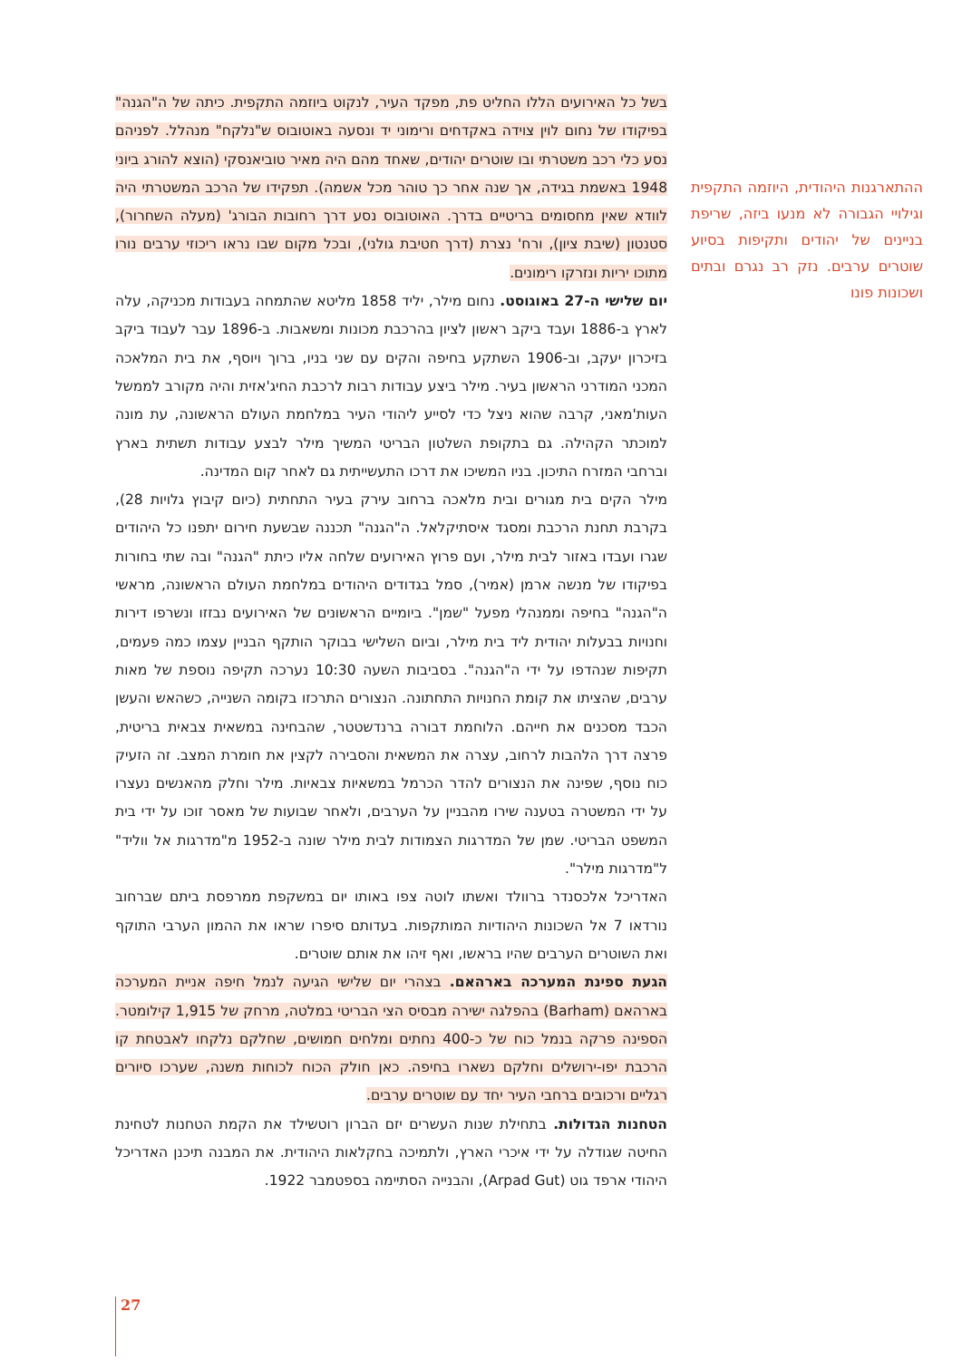בשל כל האירועים הללו החליט פת, מפקד העיר, לנקוט ביוזמה התקפית. כיתה של ה"הגנה" בפיקודו של נחום לוין צוידה באקדחים ורימוני יד ונסעה באוטובוס ש"נלקח" מנהלל. לפניהם נסע כלי רכב משטרתי ובו שוטרים יהודים, שאחד מהם היה מאיר טוביאנסקי (הוצא להורג ביוני 1948 באשמת בגידה, אך שנה אחר כך טוהר מכל אשמה). תפקידו של הרכב המשטרתי היה לוודא שאין מחסומים בריטיים בדרך. האוטובוס נסע דרך רחובות הבורג' (מעלה השחרור), סטנטון (שיבת ציון), ורח' נצרת (דרך חטיבת גולני), ובכל מקום שבו נראו ריכוזי ערבים נורו מתוכו יריות ונזרקו רימונים.
יום שלישי ה-27 באוגוסט. נחום מילר, יליד 1858 מליטא שהתמחה בעבודות מכניקה, עלה לארץ ב-1886 ועבד ביקב ראשון לציון בהרכבת מכונות ומשאבות. ב-1896 עבר לעבוד ביקב בזיכרון יעקב, וב-1906 השתקע בחיפה והקים עם שני בניו, ברוך ויוסף, את בית המלאכה המכני המודרני הראשון בעיר. מילר ביצע עבודות רבות לרכבת החיג'אזית והיה מקורב לממשל העות'מאני, קרבה שהוא ניצל כדי לסייע ליהודי העיר במלחמת העולם הראשונה, עת מונה למוכתר הקהילה. גם בתקופת השלטון הבריטי המשיך מילר לבצע עבודות תשתית בארץ וברחבי המזרח התיכון. בניו המשיכו את דרכו התעשייתית גם לאחר קום המדינה.
מילר הקים בית מגורים ובית מלאכה ברחוב עירק בעיר התחתית (כיום קיבוץ גלויות 28), בקרבת תחנת הרכבת ומסגד איסתיקלאל. ה"הגנה" תכננה שבשעת חירום יתפנו כל היהודים שגרו ועבדו באזור לבית מילר, ועם פרוץ האירועים שלחה אליו כיתת "הגנה" ובה שתי בחורות בפיקודו של מנשה ארמן (אמיר), סמל בגדודים היהודים במלחמת העולם הראשונה, מראשי ה"הגנה" בחיפה וממנהלי מפעל "שמן". ביומיים הראשונים של האירועים נבזזו ונשרפו דירות וחנויות בבעלות יהודית ליד בית מילר, וביום השלישי בבוקר הותקף הבניין עצמו כמה פעמים, תקיפות שנהדפו על ידי ה"הגנה". בסביבות השעה 10:30 נערכה תקיפה נוספת של מאות ערבים, שהציתו את קומת החנויות התחתונה. הנצורים התרכזו בקומה השנייה, כשהאש והעשן הכבד מסכנים את חייהם. הלוחמת דבורה ברנדשטטר, שהבחינה במשאית צבאית בריטית, פרצה דרך הלהבות לרחוב, עצרה את המשאית והסבירה לקצין את חומרת המצב. זה הזעיק כוח נוסף, שפינה את הנצורים להדר הכרמל במשאיות צבאיות. מילר וחלק מהאנשים נעצרו על ידי המשטרה בטענה שירו מהבניין על הערבים, ולאחר שבועות של מאסר זוכו על ידי בית המשפט הבריטי. שמן של המדרגות הצמודות לבית מילר שונה ב-1952 מ"מדרגות אל ווליד" ל"מדרגות מילר".
האדריכל אלכסנדר ברוולד ואשתו לוטה צפו באותו יום במשקפת ממרפסת ביתם שברחוב נורדאו 7 אל השכונות היהודיות המותקפות. בעדותם סיפרו שראו את ההמון הערבי התוקף ואת השוטרים הערבים שהיו בראשו, ואף זיהו את אותם שוטרים.
הגעת ספינת המערכה בארהאם. בצהרי יום שלישי הגיעה לנמל חיפה אניית המערכה בארהאם (Barham) בהפלגה ישירה מבסיס הצי הבריטי במלטה, מרחק של 1,915 קילומטר. הספינה פרקה בנמל כוח של כ-400 נחתים ומלחים חמושים, שחלקם נלקחו לאבטחת קו הרכבת יפו-ירושלים וחלקם נשארו בחיפה. כאן חולק הכוח לכוחות משנה, שערכו סיורים רגליים ורכובים ברחבי העיר יחד עם שוטרים ערבים.
הטחנות הגדולות. בתחילת שנות העשרים יזם הברון רוטשילד את הקמת הטחנות לטחינת החיטה שגודלה על ידי איכרי הארץ, ולתמיכה בחקלאות היהודית. את המבנה תיכנן האדריכל היהודי ארפד גוט (Arpad Gut), והבנייה הסתיימה בספטמבר 1922.
ההתארגנות היהודית, היוזמה התקפית וגילויי הגבורה לא מנעו ביזה, שריפת בניינים של יהודים ותקיפות בסיוע שוטרים ערבים. נזק רב נגרם ובתים ושכונות פונו
27